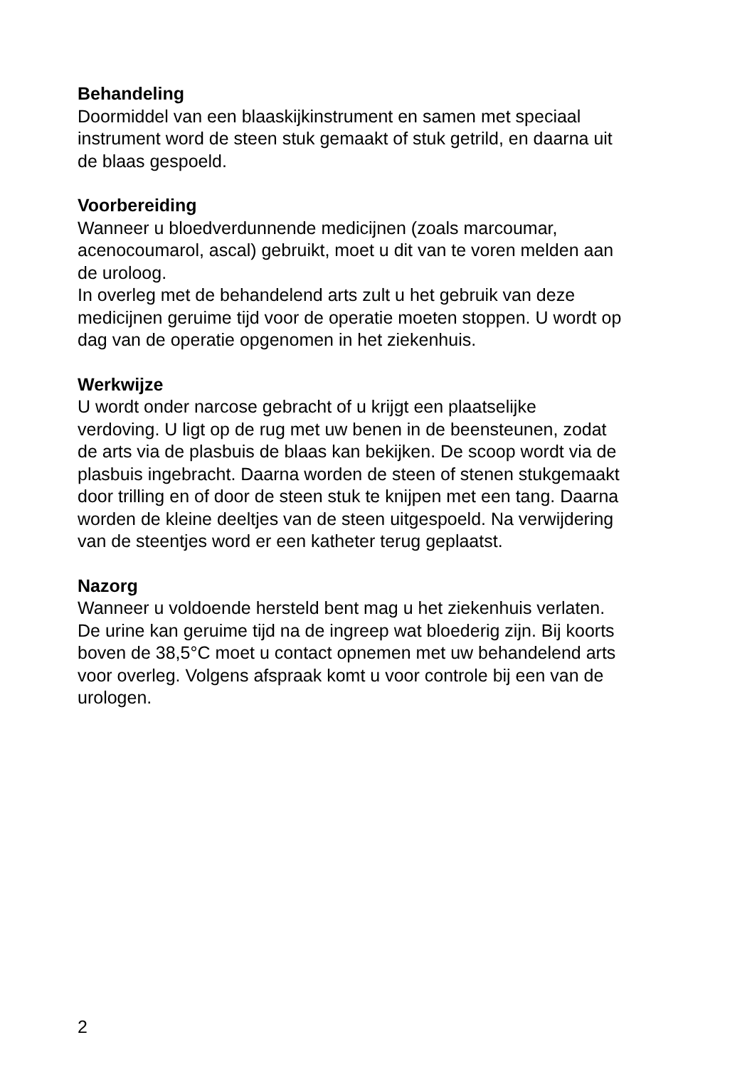Behandeling
Doormiddel van een blaaskijkinstrument en samen met speciaal
instrument word de steen stuk gemaakt of stuk getrild, en daarna uit
de blaas gespoeld.
Voorbereiding
Wanneer u bloedverdunnende medicijnen (zoals marcoumar,
acenocoumarol, ascal) gebruikt, moet u dit van te voren melden aan
de uroloog.
In overleg met de behandelend arts zult u het gebruik van deze
medicijnen geruime tijd voor de operatie moeten stoppen. U wordt op
dag van de operatie opgenomen in het ziekenhuis.
Werkwijze
U wordt onder narcose gebracht of u krijgt een plaatselijke
verdoving. U ligt op de rug met uw benen in de beensteunen, zodat
de arts via de plasbuis de blaas kan bekijken. De scoop wordt via de
plasbuis ingebracht. Daarna worden de steen of stenen stukgemaakt
door trilling en of door de steen stuk te knijpen met een tang. Daarna
worden de kleine deeltjes van de steen uitgespoeld. Na verwijdering
van de steentjes word er een katheter terug geplaatst.
Nazorg
Wanneer u voldoende hersteld bent mag u het ziekenhuis verlaten.
De urine kan geruime tijd na de ingreep wat bloederig zijn. Bij koorts
boven de 38,5°C moet u contact opnemen met uw behandelend arts
voor overleg. Volgens afspraak komt u voor controle bij een van de
urologen.
2